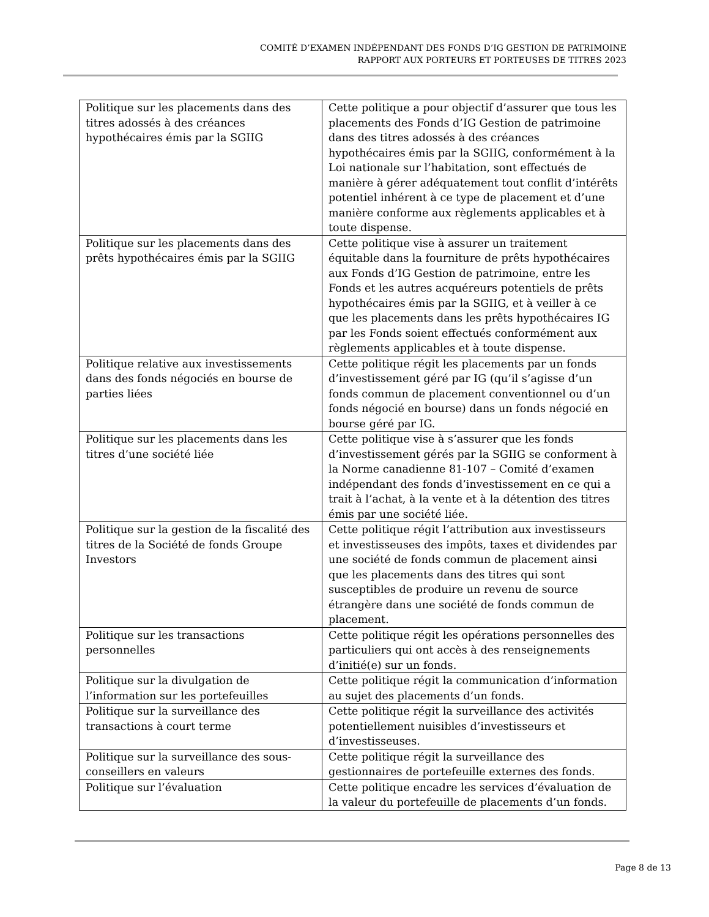COMITÉ D’EXAMEN INDÉPENDANT DES FONDS D’IG GESTION DE PATRIMOINE
RAPPORT AUX PORTEURS ET PORTEUSES DE TITRES 2023
| Politique sur les placements dans des titres adossés à des créances hypothécaires émis par la SGIIG | Cette politique a pour objectif d’assurer que tous les placements des Fonds d’IG Gestion de patrimoine dans des titres adossés à des créances hypothécaires émis par la SGIIG, conformément à la Loi nationale sur l’habitation, sont effectués de manière à gérer adéquatement tout conflit d’intérêts potentiel inhérent à ce type de placement et d’une manière conforme aux règlements applicables et à toute dispense. |
| Politique sur les placements dans des prêts hypothécaires émis par la SGIIG | Cette politique vise à assurer un traitement équitable dans la fourniture de prêts hypothécaires aux Fonds d’IG Gestion de patrimoine, entre les Fonds et les autres acquéreurs potentiels de prêts hypothécaires émis par la SGIIG, et à veiller à ce que les placements dans les prêts hypothécaires IG par les Fonds soient effectués conformément aux règlements applicables et à toute dispense. |
| Politique relative aux investissements dans des fonds négociés en bourse de parties liées | Cette politique régit les placements par un fonds d’investissement géré par IG (qu’il s’agisse d’un fonds commun de placement conventionnel ou d’un fonds négocié en bourse) dans un fonds négocié en bourse géré par IG. |
| Politique sur les placements dans les titres d’une société liée | Cette politique vise à s’assurer que les fonds d’investissement gérés par la SGIIG se conforment à la Norme canadienne 81-107 – Comité d’examen indépendant des fonds d’investissement en ce qui a trait à l’achat, à la vente et à la détention des titres émis par une société liée. |
| Politique sur la gestion de la fiscalité des titres de la Société de fonds Groupe Investors | Cette politique régit l’attribution aux investisseurs et investisseuses des impôts, taxes et dividendes par une société de fonds commun de placement ainsi que les placements dans des titres qui sont susceptibles de produire un revenu de source étrangère dans une société de fonds commun de placement. |
| Politique sur les transactions personnelles | Cette politique régit les opérations personnelles des particuliers qui ont accès à des renseignements d’initié(e) sur un fonds. |
| Politique sur la divulgation de l’information sur les portefeuilles | Cette politique régit la communication d’information au sujet des placements d’un fonds. |
| Politique sur la surveillance des transactions à court terme | Cette politique régit la surveillance des activités potentiellement nuisibles d’investisseurs et d’investisseuses. |
| Politique sur la surveillance des sous-conseillers en valeurs | Cette politique régit la surveillance des gestionnaires de portefeuille externes des fonds. |
| Politique sur l’évaluation | Cette politique encadre les services d’évaluation de la valeur du portefeuille de placements d’un fonds. |
Page 8 de 13